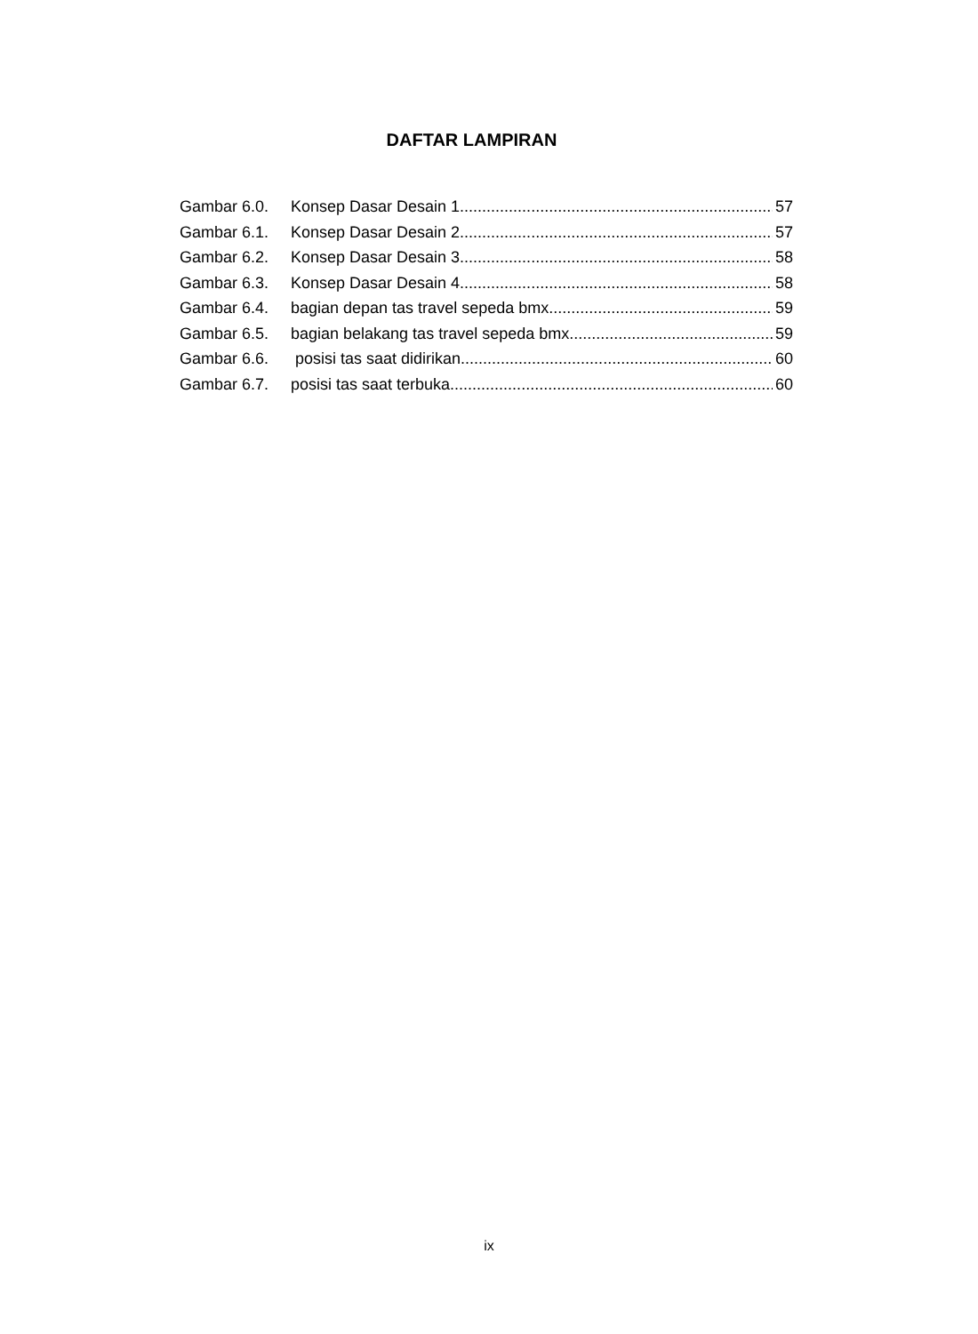DAFTAR LAMPIRAN
Gambar 6.0. Konsep Dasar Desain 1 57
Gambar 6.1. Konsep Dasar Desain 2 57
Gambar 6.2. Konsep Dasar Desain 3 58
Gambar 6.3. Konsep Dasar Desain 4 58
Gambar 6.4. bagian depan tas travel sepeda bmx 59
Gambar 6.5. bagian belakang tas travel sepeda bmx 59
Gambar 6.6. posisi tas saat didirikan 60
Gambar 6.7. posisi tas saat terbuka 60
ix